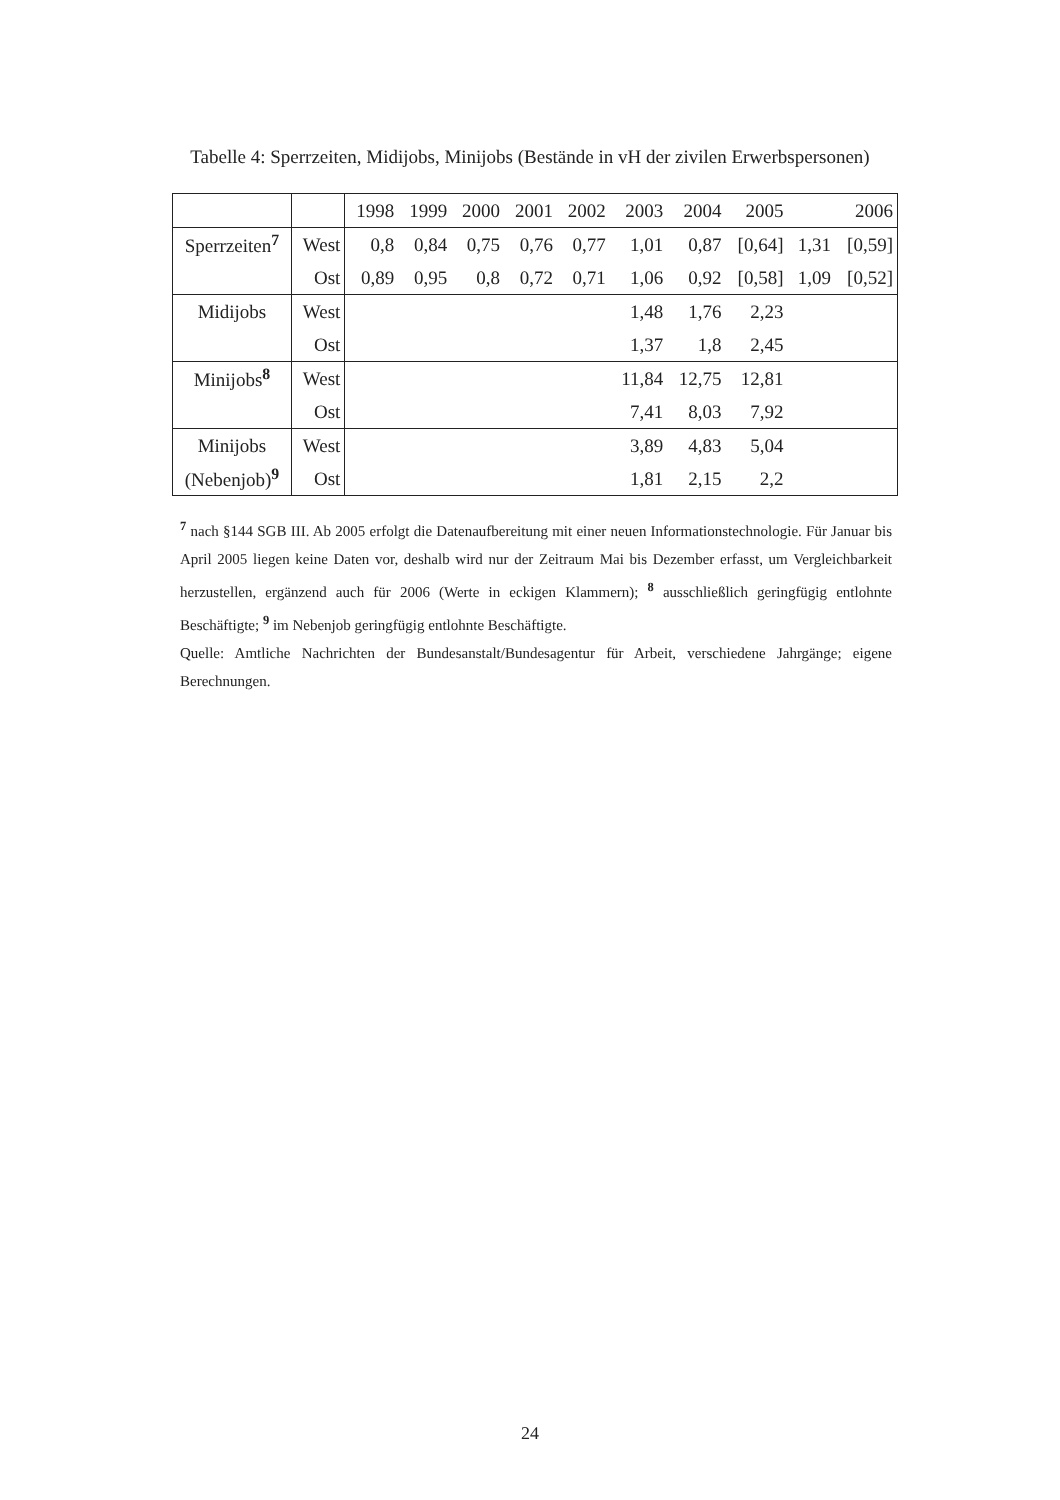Tabelle 4: Sperrzeiten, Midijobs, Minijobs (Bestände in vH der zivilen Erwerbspersonen)
| | | 1998 | 1999 | 2000 | 2001 | 2002 | 2003 | 2004 | 2005 | | 2006 |
| Sperrzeiten<sup>7</sup> | West | 0,8 | 0,84 | 0,75 | 0,76 | 0,77 | 1,01 | 0,87 | [0,64] | 1,31 | [0,59] |
| | Ost | 0,89 | 0,95 | 0,8 | 0,72 | 0,71 | 1,06 | 0,92 | [0,58] | 1,09 | [0,52] |
| Midijobs | West | | | | | | 1,48 | 1,76 | 2,23 | | |
| | Ost | | | | | | 1,37 | 1,8 | 2,45 | | |
| Minijobs<sup>8</sup> | West | | | | | | 11,84 | 12,75 | 12,81 | | |
| | Ost | | | | | | 7,41 | 8,03 | 7,92 | | |
| Minijobs | West | | | | | | 3,89 | 4,83 | 5,04 | | |
| (Nebenjob)<sup>9</sup> | Ost | | | | | | 1,81 | 2,15 | 2,2 | | |
<sup>7</sup> nach §144 SGB III. Ab 2005 erfolgt die Datenaufbereitung mit einer neuen Informationstechnologie. Für Januar bis April 2005 liegen keine Daten vor, deshalb wird nur der Zeitraum Mai bis Dezember erfasst, um Vergleichbarkeit herzustellen, ergänzend auch für 2006 (Werte in eckigen Klammern); <sup>8</sup> ausschließlich geringfügig entlohnte Beschäftigte; <sup>9</sup> im Nebenjob geringfügig entlohnte Beschäftigte.
Quelle: Amtliche Nachrichten der Bundesanstalt/Bundesagentur für Arbeit, verschiedene Jahrgänge; eigene Berechnungen.
24